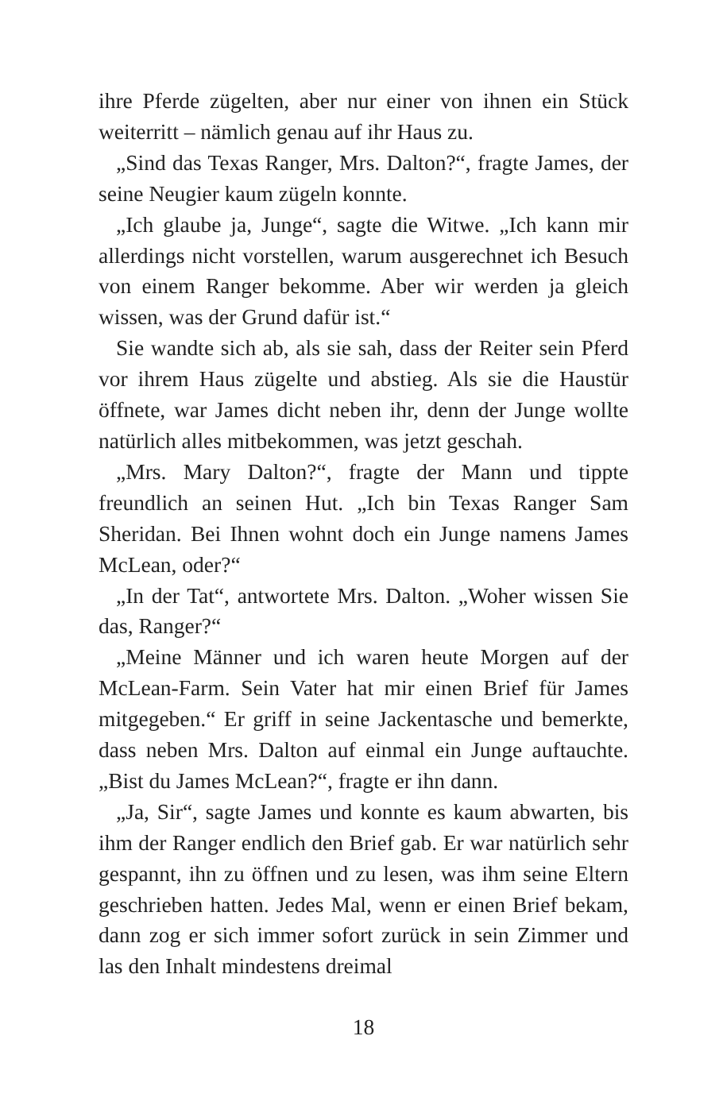ihre Pferde zügelten, aber nur einer von ihnen ein Stück weiterritt – nämlich genau auf ihr Haus zu.
„Sind das Texas Ranger, Mrs. Dalton?“, fragte James, der seine Neugier kaum zügeln konnte.
„Ich glaube ja, Junge“, sagte die Witwe. „Ich kann mir allerdings nicht vorstellen, warum ausgerechnet ich Besuch von einem Ranger bekomme. Aber wir werden ja gleich wissen, was der Grund dafür ist.“
Sie wandte sich ab, als sie sah, dass der Reiter sein Pferd vor ihrem Haus zügelte und abstieg. Als sie die Haustür öffnete, war James dicht neben ihr, denn der Junge wollte natürlich alles mitbekommen, was jetzt geschah.
„Mrs. Mary Dalton?“, fragte der Mann und tippte freundlich an seinen Hut. „Ich bin Texas Ranger Sam Sheridan. Bei Ihnen wohnt doch ein Junge namens James McLean, oder?“
„In der Tat“, antwortete Mrs. Dalton. „Woher wissen Sie das, Ranger?“
„Meine Männer und ich waren heute Morgen auf der McLean-Farm. Sein Vater hat mir einen Brief für James mitgegeben.“ Er griff in seine Jackentasche und bemerkte, dass neben Mrs. Dalton auf einmal ein Junge auftauchte. „Bist du James McLean?“, fragte er ihn dann.
„Ja, Sir“, sagte James und konnte es kaum abwarten, bis ihm der Ranger endlich den Brief gab. Er war natürlich sehr gespannt, ihn zu öffnen und zu lesen, was ihm seine Eltern geschrieben hatten. Jedes Mal, wenn er einen Brief bekam, dann zog er sich immer sofort zurück in sein Zimmer und las den Inhalt mindestens dreimal
18